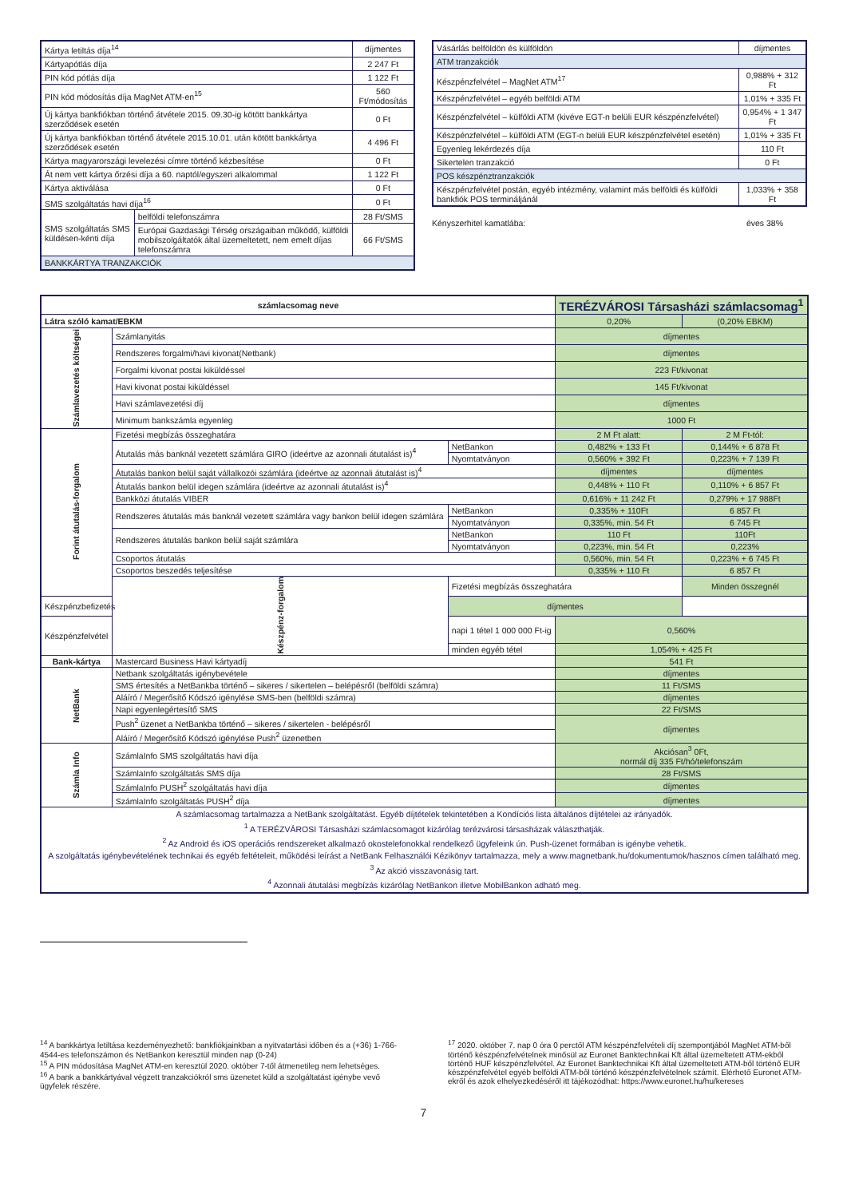| Kártya letiltás díja<sup>14</sup> | | díjmentes |
| Kártyapótlás díja | | 2 247 Ft |
| PIN kód pótlás díja | | 1 122 Ft |
| PIN kód módosítás díja MagNet ATM-en<sup>15</sup> | | 560 Ft/módosítás |
| Új kártya bankfiókban történő átvétele 2015. 09.30-ig kötött bankkártya szerződések esetén | | 0 Ft |
| Új kártya bankfiókban történő átvétele 2015.10.01. után kötött bankkártya szerződések esetén | | 4 496 Ft |
| Kártya magyarországi levelezési címre történő kézbesítése | | 0 Ft |
| Át nem vett kártya őrzési díja a 60. naptól/egyszeri alkalommal | | 1 122 Ft |
| Kártya aktiválása | | 0 Ft |
| SMS szolgáltatás havi díja<sup>16</sup> | | 0 Ft |
| SMS szolgáltatás SMS küldésen-kénti díja | belföldi telefonszámra | 28 Ft/SMS |
| | Európai Gazdasági Térség országaiban működő, külföldi mobilszolgáltatók által üzemeltetett, nem emelt díjas telefonszámra | 66 Ft/SMS |
| BANKKÁRTYA TRANZAKCIÓK | | |
| Vásárlás belföldön és külföldön | díjmentes |
| ATM tranzakciók | |
| Készpénzfelvétel – MagNet ATM<sup>17</sup> | 0,988% + 312 Ft |
| Készpénzfelvétel – egyéb belföldi ATM | 1,01% + 335 Ft |
| Készpénzfelvétel – külföldi ATM (kivéve EGT-n belüli EUR készpénzfelvétel) | 0,954% + 1 347 Ft |
| Készpénzfelvétel – külföldi ATM (EGT-n belüli EUR készpénzfelvétel esetén) | 1,01% + 335 Ft |
| Egyenleg lekérdezés díja | 110 Ft |
| Sikertelen tranzakció | 0 Ft |
| POS készpénztranzakciók | |
| Készpénzfelvétel postán, egyéb intézmény, valamint más belföldi és külföldi bankfiók POS termináljánál | 1,033% + 358 Ft |
Kényszerhitel kamatlába: éves 38%
| számlacsomag neve | | | TERÉZVÁROSI Társasházi számlacsomag<sup>1</sup> | |
| Látra szóló kamat/EBKM | | | 0,20% | (0,20% EBKM) |
| Számlavezetés költségei | Számlanyitás | | díjmentes | |
| | Rendszeres forgalmi/havi kivonat(Netbank) | | díjmentes | |
| | Forgalmi kivonat postai kiküldéssel | | 223 Ft/kivonat | |
| | Havi kivonat postai kiküldéssel | | 145 Ft/kivonat | |
| | Havi számlavezetési díj | | díjmentes | |
| | Minimum bankszámla egyenleg | | 1000 Ft | |
| Forint átutalás-forgalom | Fizetési megbízás összeghatára | | 2 M Ft alatt: | 2 M Ft-tól: |
| | Átutalás más banknál vezetett számlára GIRO (ideértve az azonnali átutalást is)<sup>4</sup> | NetBankon | 0,482% + 133 Ft | 0,144% + 6 878 Ft |
| | | Nyomtatványon | 0,560% + 392 Ft | 0,223% + 7 139 Ft |
| | Átutalás bankon belül saját vállalkozói számlára (ideértve az azonnali átutalást is)<sup>4</sup> | | díjmentes | díjmentes |
| | Átutalás bankon belül idegen számlára (ideértve az azonnali átutalást is)<sup>4</sup> | | 0,448% + 110 Ft | 0,110% + 6 857 Ft |
| | Bankközi átutalás VIBER | | 0,616% + 11 242 Ft | 0,279% + 17 988Ft |
| | Rendszeres átutalás más banknál vezetett számlára vagy bankon belül idegen számlára | NetBankon | 0,335% + 110Ft | 6 857 Ft |
| | | Nyomtatványon | 0,335%, min. 54 Ft | 6 745 Ft |
| | Rendszeres átutalás bankon belül saját számlára | NetBankon | 110 Ft | 110Ft |
| | | Nyomtatványon | 0,223%, min. 54 Ft | 0,223% |
| | Csoportos átutalás | | 0,560%, min. 54 Ft | 0,223% + 6 745 Ft |
| | Csoportos beszedés teljesítése | | 0,335% + 110 Ft | 6 857 Ft |
| | Készpénz-forgalom | Fizetési megbízás összeghatára | | Minden összegnél |
| Készpénzbefizetés | | díjmentes | | |
| Készpénzfelvétel | | napi 1 tétel 1 000 000 Ft-ig | 0,560% | |
| | | minden egyéb tétel | 1,054% + 425 Ft | |
| Bank-kártya | Mastercard Business Havi kártyadíj | | 541 Ft | |
| NetBank | Netbank szolgáltatás igénybevétele | | díjmentes | |
| | SMS értesítés a NetBankba történő – sikeres / sikertelen – belépésről (belföldi számra) | | 11 Ft/SMS | |
| | Aláíró / Megerősítő Kódszó igénylése SMS-ben (belföldi számra) | | díjmentes | |
| | Napi egyenlegértesítő SMS | | 22 Ft/SMS | |
| | Push<sup>2</sup> üzenet a NetBankba történő – sikeres / sikertelen - belépésről | | díjmentes | |
| | Aláíró / Megerősítő Kódszó igénylése Push<sup>2</sup> üzenetben | | | |
| Számla Info | SzámlaInfo SMS szolgáltatás havi díja | | Akciósan<sup>3</sup> 0Ft, normál díj 335 Ft/hó/telefonszám | |
| | SzámlaInfo szolgáltatás SMS díja | | 28 Ft/SMS | |
| | SzámlaInfo PUSH<sup>2</sup> szolgáltatás havi díja | | díjmentes | |
| | SzámlaInfo szolgáltatás PUSH<sup>2</sup> díja | | díjmentes | |
| A számlacsomag tartalmazza a NetBank szolgáltatást. Egyéb díjtételek tekintetében a Kondíciós lista általános díjtételei az irányadók. <sup>1</sup> A TERÉZVÁROSI Társasházi számlacsomagot kizárólag terézvárosi társasházak választhatják. <sup>2</sup> Az Android és iOS operációs rendszereket alkalmazó okostelefonokkal rendelkező ügyfeleink ún. Push-üzenet formában is igénybe vehetik. A szolgáltatás igénybevételének technikai és egyéb feltételeit, működési leírást a NetBank Felhasználói Kézikönyv tartalmazza, mely a www.magnetbank.hu/dokumentumok/hasznos címen található meg. <sup>3</sup> Az akció visszavonásig tart. <sup>4</sup> Azonnali átutalási megbízás kizárólag NetBankon illetve MobilBankon adható meg. | | | | |
<sup>14</sup> A bankkártya letiltása kezdeményezhető: bankfiókjainkban a nyitvatartási időben és a (+36) 1-766-4544-es telefonszámon és NetBankon keresztül minden nap (0-24)
<sup>15</sup> A PIN módosítása MagNet ATM-en keresztül 2020. október 7-től átmenetileg nem lehetséges.
<sup>16</sup> A bank a bankkártyával végzett tranzakciókról sms üzenetet küld a szolgáltatást igénybe vevő ügyfelek részére.
<sup>17</sup> 2020. október 7. nap 0 óra 0 perctől ATM készpénzfelvételi díj szempontjából MagNet ATM-ből történő készpénzfelvételnek minősül az Euronet Banktechnikai Kft által üzemeltetett ATM-ekből történő HUF készpénzfelvétel. Az Euronet Banktechnikai Kft által üzemeltetett ATM-ből történő EUR készpénzfelvétel egyéb belföldi ATM-ből történő készpénzfelvételnek számít. Elérhető Euronet ATM-ekről és azok elhelyezkedéséről itt tájékozódhat: https://www.euronet.hu/hu/kereses
7